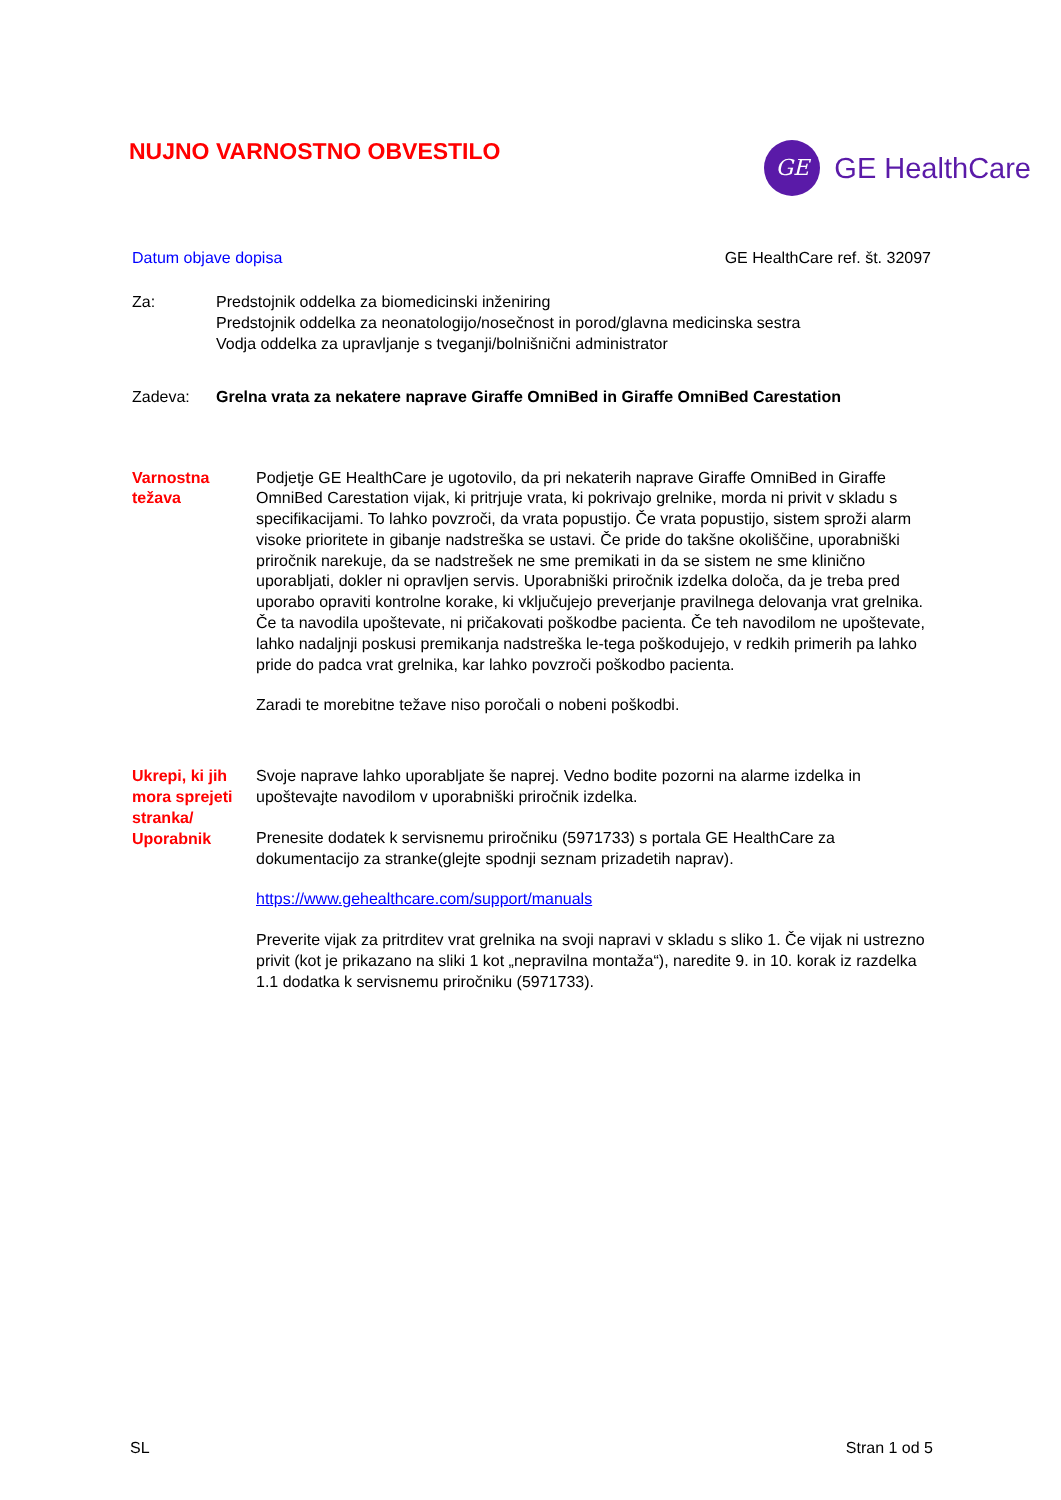NUJNO VARNOSTNO OBVESTILO
GE
GE HealthCare
Datum objave dopisa GE HealthCare ref. št. 32097
Za: Predstojnik oddelka za biomedicinski inženiring
Predstojnik oddelka za neonatologijo/nosečnost in porod/glavna medicinska sestra
Vodja oddelka za upravljanje s tveganji/bolnišnični administrator
Zadeva: Grelna vrata za nekatere naprave Giraffe OmniBed in Giraffe OmniBed Carestation
Varnostna
težava
Podjetje GE HealthCare je ugotovilo, da pri nekaterih naprave Giraffe OmniBed in Giraffe OmniBed Carestation vijak, ki pritrjuje vrata, ki pokrivajo grelnike, morda ni privit v skladu s specifikacijami. To lahko povzroči, da vrata popustijo. Če vrata popustijo, sistem sproži alarm visoke prioritete in gibanje nadstreška se ustavi. Če pride do takšne okoliščine, uporabniški priročnik narekuje, da se nadstrešek ne sme premikati in da se sistem ne sme klinično uporabljati, dokler ni opravljen servis. Uporabniški priročnik izdelka določa, da je treba pred uporabo opraviti kontrolne korake, ki vključujejo preverjanje pravilnega delovanja vrat grelnika. Če ta navodila upoštevate, ni pričakovati poškodbe pacienta. Če teh navodilom ne upoštevate, lahko nadaljnji poskusi premikanja nadstreška le-tega poškodujejo, v redkih primerih pa lahko pride do padca vrat grelnika, kar lahko povzroči poškodbo pacienta.
Zaradi te morebitne težave niso poročali o nobeni poškodbi.
Ukrepi, ki jih mora sprejeti stranka/ Uporabnik
Svoje naprave lahko uporabljate še naprej. Vedno bodite pozorni na alarme izdelka in upoštevajte navodilom v uporabniški priročnik izdelka.
Prenesite dodatek k servisnemu priročniku (5971733) s portala GE HealthCare za dokumentacijo za stranke(glejte spodnji seznam prizadetih naprav).
https://www.gehealthcare.com/support/manuals
Preverite vijak za pritrditev vrat grelnika na svoji napravi v skladu s sliko 1. Če vijak ni ustrezno privit (kot je prikazano na sliki 1 kot „nepravilna montaža“), naredite 9. in 10. korak iz razdelka 1.1 dodatka k servisnemu priročniku (5971733).
SL Stran 1 od 5